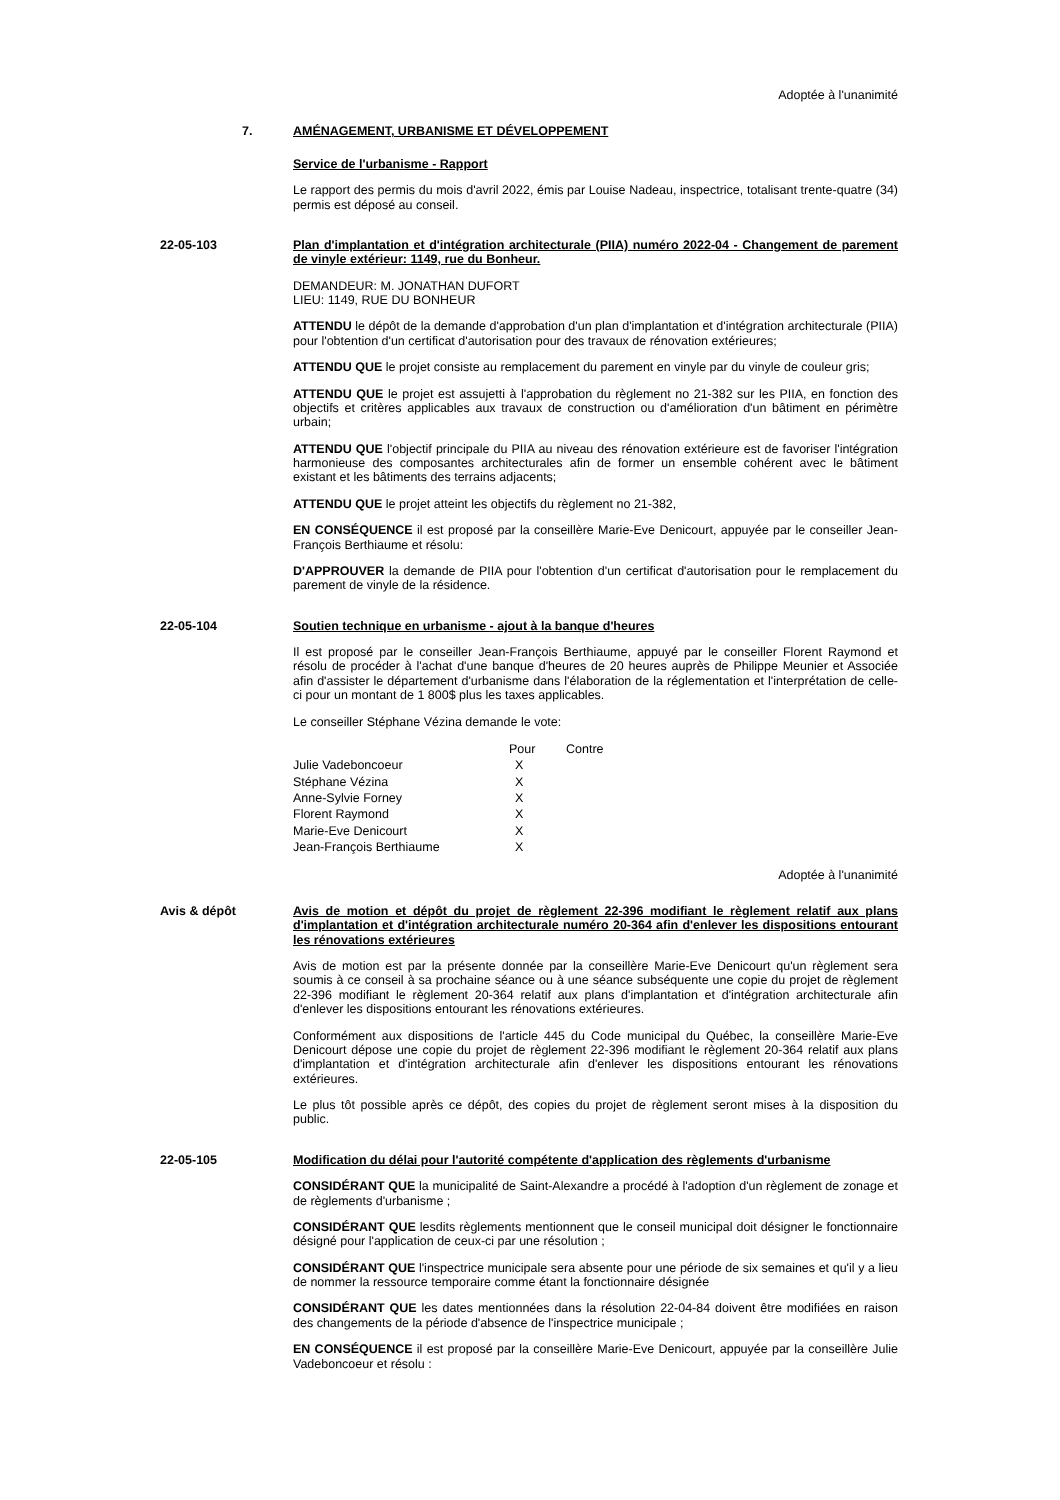Adoptée à l'unanimité
7. AMÉNAGEMENT, URBANISME ET DÉVELOPPEMENT
Service de l'urbanisme - Rapport
Le rapport des permis du mois d'avril 2022, émis par Louise Nadeau, inspectrice, totalisant trente-quatre (34) permis est déposé au conseil.
22-05-103 Plan d'implantation et d'intégration architecturale (PIIA) numéro 2022-04 - Changement de parement de vinyle extérieur: 1149, rue du Bonheur.
DEMANDEUR: M. JONATHAN DUFORT
LIEU: 1149, RUE DU BONHEUR
ATTENDU le dépôt de la demande d'approbation d'un plan d'implantation et d'intégration architecturale (PIIA) pour l'obtention d'un certificat d'autorisation pour des travaux de rénovation extérieures;
ATTENDU QUE le projet consiste au remplacement du parement en vinyle par du vinyle de couleur gris;
ATTENDU QUE le projet est assujetti à l'approbation du règlement no 21-382 sur les PIIA, en fonction des objectifs et critères applicables aux travaux de construction ou d'amélioration d'un bâtiment en périmètre urbain;
ATTENDU QUE l'objectif principale du PIIA au niveau des rénovation extérieure est de favoriser l'intégration harmonieuse des composantes architecturales afin de former un ensemble cohérent avec le bâtiment existant et les bâtiments des terrains adjacents;
ATTENDU QUE le projet atteint les objectifs du règlement no 21-382,
EN CONSÉQUENCE il est proposé par la conseillère Marie-Eve Denicourt, appuyée par le conseiller Jean-François Berthiaume et résolu:
D'APPROUVER la demande de PIIA pour l'obtention d'un certificat d'autorisation pour le remplacement du parement de vinyle de la résidence.
22-05-104 Soutien technique en urbanisme - ajout à la banque d'heures
Il est proposé par le conseiller Jean-François Berthiaume, appuyé par le conseiller Florent Raymond et résolu de procéder à l'achat d'une banque d'heures de 20 heures auprès de Philippe Meunier et Associée afin d'assister le département d'urbanisme dans l'élaboration de la réglementation et l'interprétation de celle-ci pour un montant de 1 800$ plus les taxes applicables.
Le conseiller Stéphane Vézina demande le vote:
| | Pour | Contre |
| --- | --- | --- |
| Julie Vadeboncoeur | X | |
| Stéphane Vézina | X | |
| Anne-Sylvie Forney | X | |
| Florent Raymond | X | |
| Marie-Eve Denicourt | X | |
| Jean-François Berthiaume | X | |
Adoptée à l'unanimité
Avis & dépôt Avis de motion et dépôt du projet de règlement 22-396 modifiant le règlement relatif aux plans d'implantation et d'intégration architecturale numéro 20-364 afin d'enlever les dispositions entourant les rénovations extérieures
Avis de motion est par la présente donnée par la conseillère Marie-Eve Denicourt qu'un règlement sera soumis à ce conseil à sa prochaine séance ou à une séance subséquente une copie du projet de règlement 22-396 modifiant le règlement 20-364 relatif aux plans d'implantation et d'intégration architecturale afin d'enlever les dispositions entourant les rénovations extérieures.
Conformément aux dispositions de l'article 445 du Code municipal du Québec, la conseillère Marie-Eve Denicourt dépose une copie du projet de règlement 22-396 modifiant le règlement 20-364 relatif aux plans d'implantation et d'intégration architecturale afin d'enlever les dispositions entourant les rénovations extérieures.
Le plus tôt possible après ce dépôt, des copies du projet de règlement seront mises à la disposition du public.
22-05-105 Modification du délai pour l'autorité compétente d'application des règlements d'urbanisme
CONSIDÉRANT QUE la municipalité de Saint-Alexandre a procédé à l'adoption d'un règlement de zonage et de règlements d'urbanisme ;
CONSIDÉRANT QUE lesdits règlements mentionnent que le conseil municipal doit désigner le fonctionnaire désigné pour l'application de ceux-ci par une résolution ;
CONSIDÉRANT QUE l'inspectrice municipale sera absente pour une période de six semaines et qu'il y a lieu de nommer la ressource temporaire comme étant la fonctionnaire désignée
CONSIDÉRANT QUE les dates mentionnées dans la résolution 22-04-84 doivent être modifiées en raison des changements de la période d'absence de l'inspectrice municipale ;
EN CONSÉQUENCE il est proposé par la conseillère Marie-Eve Denicourt, appuyée par la conseillère Julie Vadeboncoeur et résolu :